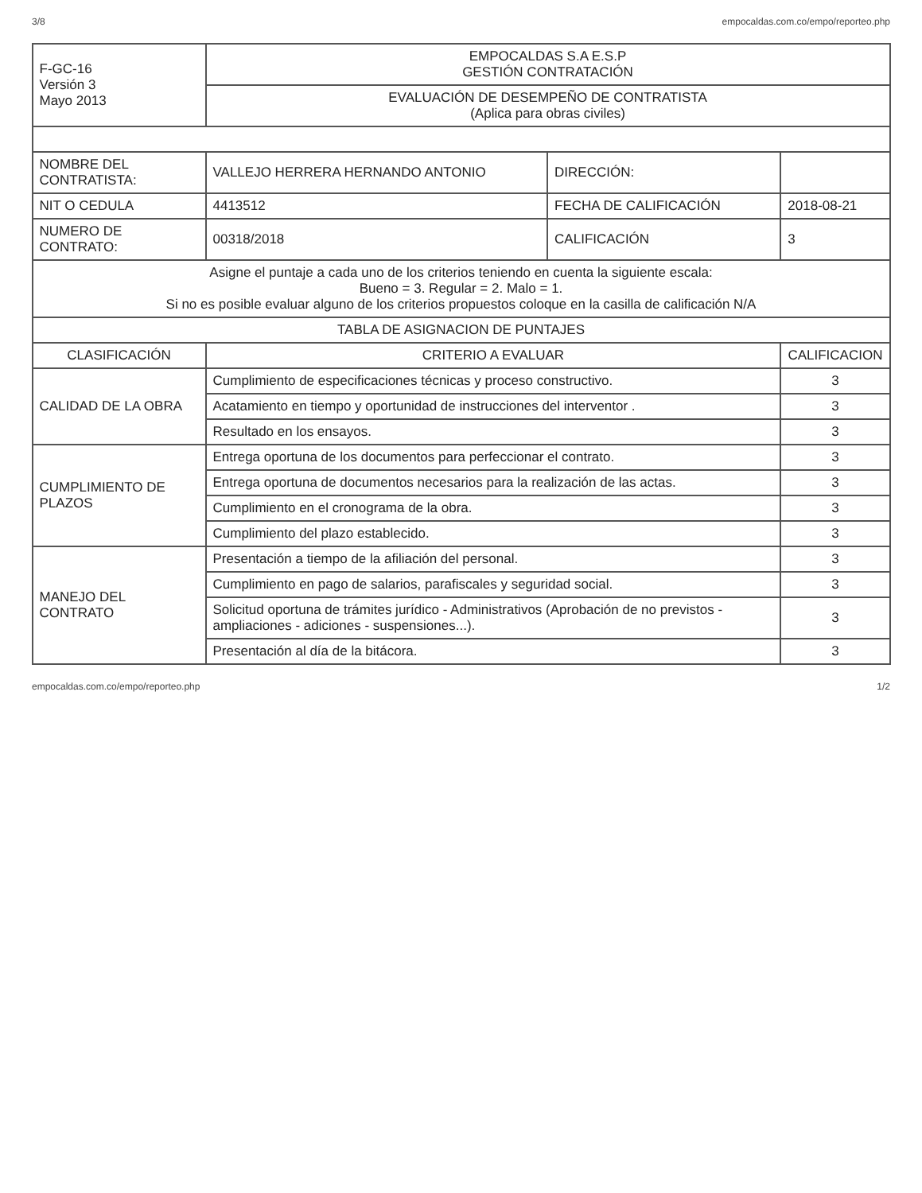3/8 empocaldas.com.co/empo/reporteo.php
| F-GC-16 Versión 3 Mayo 2013 | EMPOCALDAS S.A E.S.P GESTIÓN CONTRATACIÓN | | | |
| | EVALUACIÓN DE DESEMPEÑO DE CONTRATISTA (Aplica para obras civiles) | | | |
| NOMBRE DEL CONTRATISTA: | VALLEJO HERRERA HERNANDO ANTONIO | DIRECCIÓN: | | |
| NIT O CEDULA | 4413512 | FECHA DE CALIFICACIÓN | 2018-08-21 | |
| NUMERO DE CONTRATO: | 00318/2018 | CALIFICACIÓN | 3 | |
| Asigne el puntaje a cada uno de los criterios teniendo en cuenta la siguiente escala: Bueno = 3. Regular = 2. Malo = 1. Si no es posible evaluar alguno de los criterios propuestos coloque en la casilla de calificación N/A | | | | |
| TABLA DE ASIGNACION DE PUNTAJES | | | | |
| CLASIFICACIÓN | CRITERIO A EVALUAR | | | CALIFICACION |
| CALIDAD DE LA OBRA | Cumplimiento de especificaciones técnicas y proceso constructivo. | | | 3 |
| | Acatamiento en tiempo y oportunidad de instrucciones del interventor . | | | 3 |
| | Resultado en los ensayos. | | | 3 |
| CUMPLIMIENTO DE PLAZOS | Entrega oportuna de los documentos para perfeccionar el contrato. | | | 3 |
| | Entrega oportuna de documentos necesarios para la realización de las actas. | | | 3 |
| | Cumplimiento en el cronograma de la obra. | | | 3 |
| | Cumplimiento del plazo establecido. | | | 3 |
| MANEJO DEL CONTRATO | Presentación a tiempo de la afiliación del personal. | | | 3 |
| | Cumplimiento en pago de salarios, parafiscales y seguridad social. | | | 3 |
| | Solicitud oportuna de trámites jurídico - Administrativos (Aprobación de no previstos - ampliaciones - adiciones - suspensiones...). | | | 3 |
| | Presentación al día de la bitácora. | | | 3 |
empocaldas.com.co/empo/reporteo.php 1/2